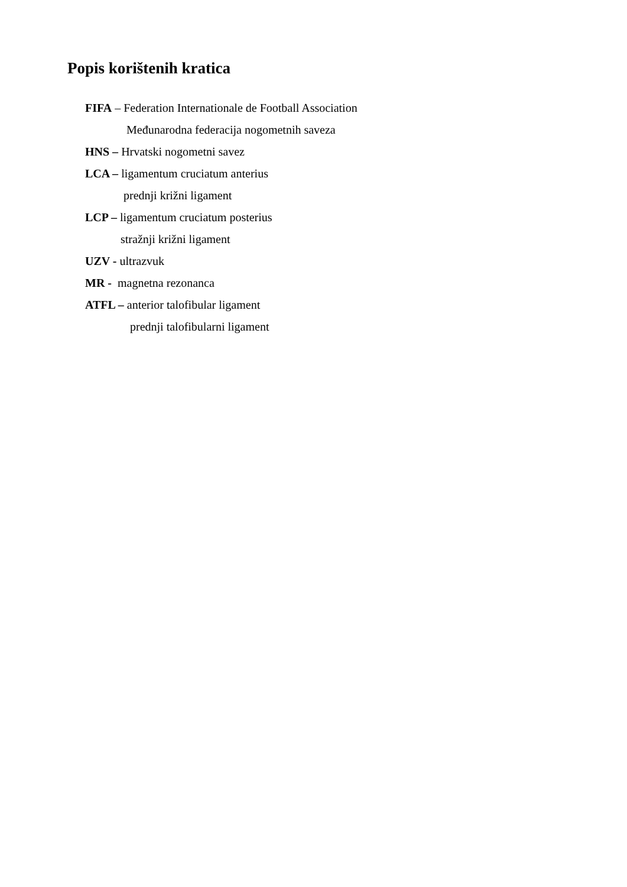Popis korištenih kratica
FIFA – Federation Internationale de Football Association
Međunarodna federacija nogometnih saveza
HNS – Hrvatski nogometni savez
LCA – ligamentum cruciatum anterius
prednji križni ligament
LCP – ligamentum cruciatum posterius
stražnji križni ligament
UZV - ultrazvuk
MR - magnetna rezonanca
ATFL – anterior talofibular ligament
prednji talofibularni ligament